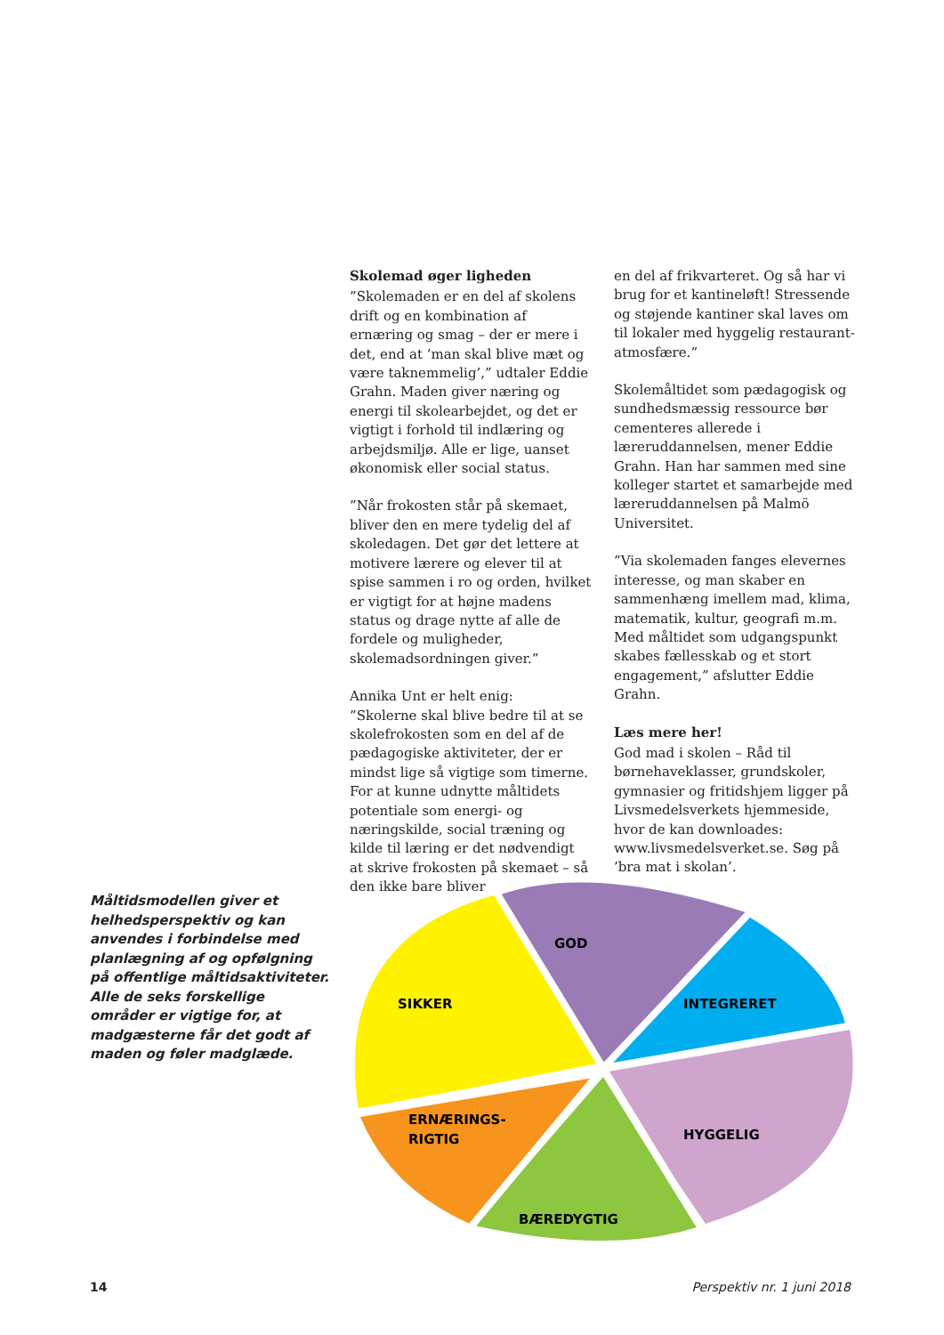Skolemad øger ligheden
”Skolemaden er en del af skolens drift og en kombination af ernæring og smag – der er mere i det, end at ’man skal blive mæt og være taknemmelig’,” udtaler Eddie Grahn. Maden giver næring og energi til skolearbejdet, og det er vigtigt i forhold til indlæring og arbejdsmiljø. Alle er lige, uanset økonomisk eller social status.
”Når frokosten står på skemaet, bliver den en mere tydelig del af skoledagen. Det gør det lettere at motivere lærere og elever til at spise sammen i ro og orden, hvilket er vigtigt for at højne madens status og drage nytte af alle de fordele og muligheder, skolemadsordningen giver.”
Annika Unt er helt enig:
”Skolerne skal blive bedre til at se skolefrokosten som en del af de pædagogiske aktiviteter, der er mindst lige så vigtige som timerne.
For at kunne udnytte måltidets potentiale som energi- og næringskilde, social træning og kilde til læring er det nødvendigt at skrive frokosten på skemaet – så den ikke bare bliver
en del af frikvarteret. Og så har vi brug for et kantineløft! Stressende og støjende kantiner skal laves om til lokaler med hyggelig restaurant-atmosfære.”
Skolemåltidet som pædagogisk og sundhedsmæssig ressource bør cementeres allerede i læreruddannelsen, mener Eddie Grahn. Han har sammen med sine kolleger startet et samarbejde med læreruddannelsen på Malmö Universitet.
”Via skolemaden fanges elevernes interesse, og man skaber en sammenhæng imellem mad, klima, matematik, kultur, geografi m.m. Med måltidet som udgangspunkt skabes fællesskab og et stort engagement,” afslutter Eddie Grahn.
Læs mere her!
God mad i skolen – Råd til børnehaveklasser, grundskoler, gymnasier og fritidshjem ligger på Livsmedelsverkets hjemmeside, hvor de kan downloades: www.livsmedelsverket.se. Søg på ’bra mat i skolan’.
Måltidsmodellen giver et helhedsperspektiv og kan anvendes i forbindelse med planlægning af og opfølgning på offentlige måltidsaktiviteter. Alle de seks forskellige områder er vigtige for, at madgæsterne får det godt af maden og føler madglæde.
GOD
INTEGRERET
SIKKER
ERNÆRINGS-
RIGTIG
HYGGELIG
BÆREDYGTIG
14 Perspektiv nr. 1 juni 2018